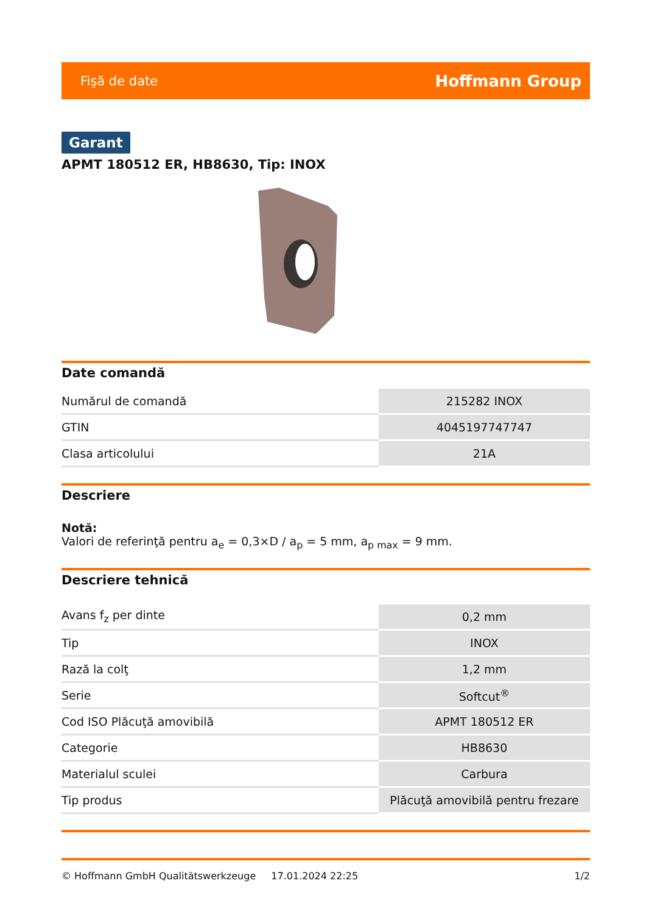Fişă de date Hoffmann Group
Garant
APMT 180512 ER, HB8630, Tip: INOX
Date comandă
| Numărul de comandă | 215282 INOX |
| GTIN | 4045197747747 |
| Clasa articolului | 21A |
Descriere
Notă:
Valori de referinţă pentru a<sub>e</sub> = 0,3×D / a<sub>p</sub> = 5 mm, a<sub>p max</sub> = 9 mm.
Descriere tehnică
| Avans f<sub>z</sub> per dinte | 0,2 mm |
| Tip | INOX |
| Rază la colţ | 1,2 mm |
| Serie | Softcut<sup>®</sup> |
| Cod ISO Plăcuţă amovibilă | APMT 180512 ER |
| Categorie | HB8630 |
| Materialul sculei | Carbura |
| Tip produs | Plăcuţă amovibilă pentru frezare |
© Hoffmann GmbH Qualitätswerkzeuge 17.01.2024 22:25 1/2